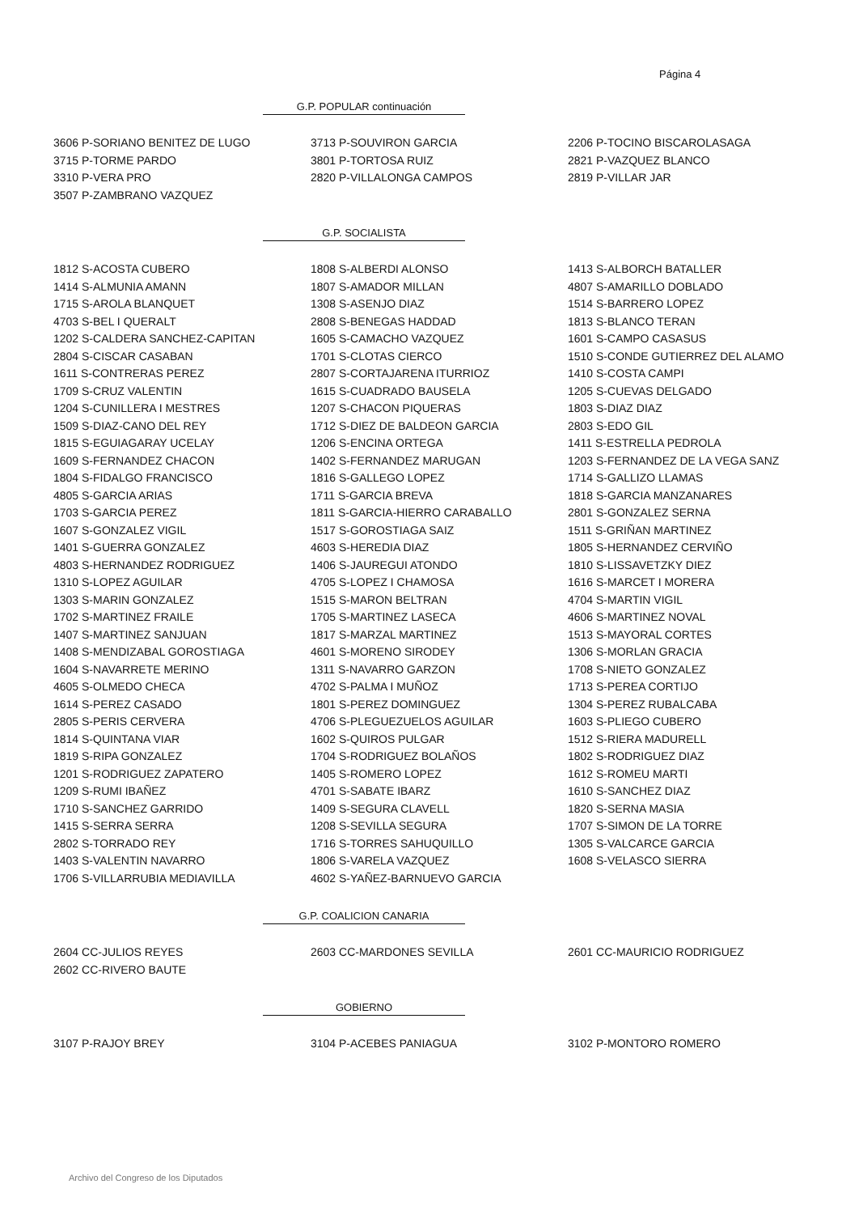Página 4
G.P. POPULAR continuación
| 3606 P-SORIANO BENITEZ DE LUGO | 3713 P-SOUVIRON GARCIA | 2206 P-TOCINO BISCAROLASAGA |
| 3715 P-TORME PARDO | 3801 P-TORTOSA RUIZ | 2821 P-VAZQUEZ BLANCO |
| 3310 P-VERA PRO | 2820 P-VILLALONGA CAMPOS | 2819 P-VILLAR JAR |
| 3507 P-ZAMBRANO VAZQUEZ | | |
G.P. SOCIALISTA
| 1812 S-ACOSTA CUBERO | 1808 S-ALBERDI ALONSO | 1413 S-ALBORCH BATALLER |
| 1414 S-ALMUNIA AMANN | 1807 S-AMADOR MILLAN | 4807 S-AMARILLO DOBLADO |
| 1715 S-AROLA BLANQUET | 1308 S-ASENJO DIAZ | 1514 S-BARRERO LOPEZ |
| 4703 S-BEL I QUERALT | 2808 S-BENEGAS HADDAD | 1813 S-BLANCO TERAN |
| 1202 S-CALDERA SANCHEZ-CAPITAN | 1605 S-CAMACHO VAZQUEZ | 1601 S-CAMPO CASASUS |
| 2804 S-CISCAR CASABAN | 1701 S-CLOTAS CIERCO | 1510 S-CONDE GUTIERREZ DEL ALAMO |
| 1611 S-CONTRERAS PEREZ | 2807 S-CORTAJARENA ITURRIOZ | 1410 S-COSTA CAMPI |
| 1709 S-CRUZ VALENTIN | 1615 S-CUADRADO BAUSELA | 1205 S-CUEVAS DELGADO |
| 1204 S-CUNILLERA I MESTRES | 1207 S-CHACON PIQUERAS | 1803 S-DIAZ DIAZ |
| 1509 S-DIAZ-CANO DEL REY | 1712 S-DIEZ DE BALDEON GARCIA | 2803 S-EDO GIL |
| 1815 S-EGUIAGARAY UCELAY | 1206 S-ENCINA ORTEGA | 1411 S-ESTRELLA PEDROLA |
| 1609 S-FERNANDEZ CHACON | 1402 S-FERNANDEZ MARUGAN | 1203 S-FERNANDEZ DE LA VEGA SANZ |
| 1804 S-FIDALGO FRANCISCO | 1816 S-GALLEGO LOPEZ | 1714 S-GALLIZO LLAMAS |
| 4805 S-GARCIA ARIAS | 1711 S-GARCIA BREVA | 1818 S-GARCIA MANZANARES |
| 1703 S-GARCIA PEREZ | 1811 S-GARCIA-HIERRO CARABALLO | 2801 S-GONZALEZ SERNA |
| 1607 S-GONZALEZ VIGIL | 1517 S-GOROSTIAGA SAIZ | 1511 S-GRIÑAN MARTINEZ |
| 1401 S-GUERRA GONZALEZ | 4603 S-HEREDIA DIAZ | 1805 S-HERNANDEZ CERVIÑO |
| 4803 S-HERNANDEZ RODRIGUEZ | 1406 S-JAUREGUI ATONDO | 1810 S-LISSAVETZKY DIEZ |
| 1310 S-LOPEZ AGUILAR | 4705 S-LOPEZ I CHAMOSA | 1616 S-MARCET I MORERA |
| 1303 S-MARIN GONZALEZ | 1515 S-MARON BELTRAN | 4704 S-MARTIN VIGIL |
| 1702 S-MARTINEZ FRAILE | 1705 S-MARTINEZ LASECA | 4606 S-MARTINEZ NOVAL |
| 1407 S-MARTINEZ SANJUAN | 1817 S-MARZAL MARTINEZ | 1513 S-MAYORAL CORTES |
| 1408 S-MENDIZABAL GOROSTIAGA | 4601 S-MORENO SIRODEY | 1306 S-MORLAN GRACIA |
| 1604 S-NAVARRETE MERINO | 1311 S-NAVARRO GARZON | 1708 S-NIETO GONZALEZ |
| 4605 S-OLMEDO CHECA | 4702 S-PALMA I MUÑOZ | 1713 S-PEREA CORTIJO |
| 1614 S-PEREZ CASADO | 1801 S-PEREZ DOMINGUEZ | 1304 S-PEREZ RUBALCABA |
| 2805 S-PERIS CERVERA | 4706 S-PLEGUEZUELOS AGUILAR | 1603 S-PLIEGO CUBERO |
| 1814 S-QUINTANA VIAR | 1602 S-QUIROS PULGAR | 1512 S-RIERA MADURELL |
| 1819 S-RIPA GONZALEZ | 1704 S-RODRIGUEZ BOLAÑOS | 1802 S-RODRIGUEZ DIAZ |
| 1201 S-RODRIGUEZ ZAPATERO | 1405 S-ROMERO LOPEZ | 1612 S-ROMEU MARTI |
| 1209 S-RUMI IBAÑEZ | 4701 S-SABATE IBARZ | 1610 S-SANCHEZ DIAZ |
| 1710 S-SANCHEZ GARRIDO | 1409 S-SEGURA CLAVELL | 1820 S-SERNA MASIA |
| 1415 S-SERRA SERRA | 1208 S-SEVILLA SEGURA | 1707 S-SIMON DE LA TORRE |
| 2802 S-TORRADO REY | 1716 S-TORRES SAHUQUILLO | 1305 S-VALCARCE GARCIA |
| 1403 S-VALENTIN NAVARRO | 1806 S-VARELA VAZQUEZ | 1608 S-VELASCO SIERRA |
| 1706 S-VILLARRUBIA MEDIAVILLA | 4602 S-YAÑEZ-BARNUEVO GARCIA | |
G.P. COALICION CANARIA
| 2604 CC-JULIOS REYES | 2603 CC-MARDONES SEVILLA | 2601 CC-MAURICIO RODRIGUEZ |
| 2602 CC-RIVERO BAUTE | | |
GOBIERNO
| 3107 P-RAJOY BREY | 3104 P-ACEBES PANIAGUA | 3102 P-MONTORO ROMERO |
Archivo del Congreso de los Diputados